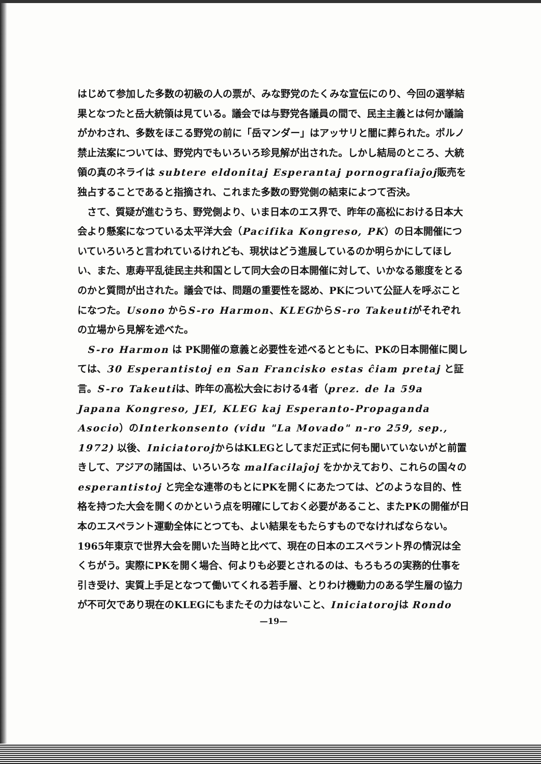はじめて参加した多数の初級の人の票が、みな野党のたくみな宣伝にのり、今回の選挙結果となつたと岳大統領は見ている。議会では与野党各議員の間で、民主主義とは何か議論がかわされ、多数をほこる野党の前に「岳マンダー」はアッサリと闇に葬られた。ポルノ禁止法案については、野党内でもいろいろ珍見解が出された。しかし結局のところ、大統領の真のネライは subtere eldonitaj Esperantaj pornografiaĵoj販売を独占することであると指摘され、これまた多数の野党側の結束によつて否決。
　さて、質疑が進むうち、野党側より、いま日本のエス界で、昨年の高松における日本大会より懸案になつている太平洋大会（Pacifika Kongreso, PK）の日本開催についていろいろと言われているけれども、現状はどう進展しているのか明らかにしてほしい、また、恵寿平乱徒民主共和国として同大会の日本開催に対して、いかなる態度をとるのかと質問が出された。議会では、問題の重要性を認め、PKについて公証人を呼ぶことになつた。Usono からS-ro Harmon、KLEGからS-ro Takeutiがそれぞれの立場から見解を述べた。
　S-ro Harmon は PK開催の意義と必要性を述べるとともに、PKの日本開催に関しては、30 Esperantistoj en San Francisko estas ĉiam pretaj と証言。S-ro Takeutiは、昨年の高松大会における4者（prez. de la 59a Japana Kongreso, JEI, KLEG kaj Esperanto-Propaganda Asocio）のInterkonsento (vidu "La Movado" n-ro 259, sep., 1972) 以後、IniciatorojからはKLEGとしてまだ正式に何も聞いていないがと前置きして、アジアの諸国は、いろいろな malfacilaĵoj をかかえており、これらの国々の esperantistoj と完全な連帯のもとにPKを開くにあたつては、どのような目的、性格を持つた大会を開くのかという点を明確にしておく必要があること、またPKの開催が日本のエスペラント運動全体にとつても、よい結果をもたらすものでなければならない。1965年東京で世界大会を開いた当時と比べて、現在の日本のエスペラント界の情況は全くちがう。実際にPKを開く場合、何よりも必要とされるのは、もろもろの実務的仕事を引き受け、実質上手足となつて働いてくれる若手層、とりわけ機動力のある学生層の協力が不可欠であり現在のKLEGにもまたその力はないこと、Iniciatorojは Rondo
—19—